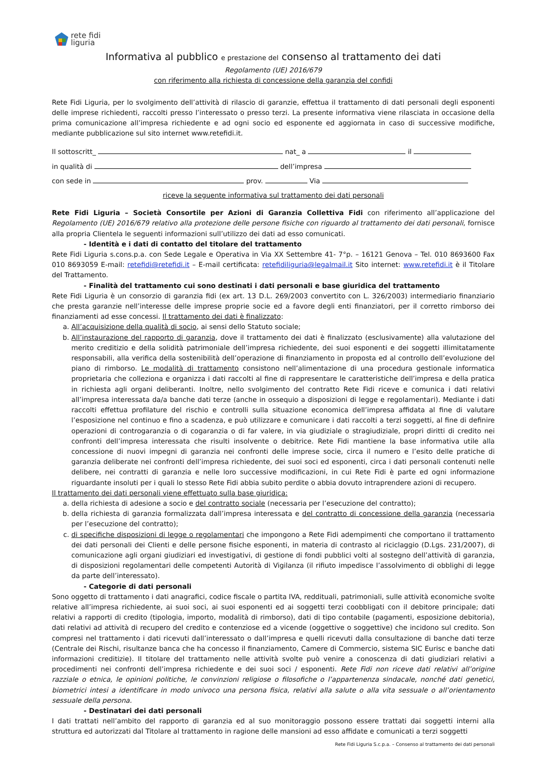rete fidi
liguria
Informativa al pubblico e prestazione del consenso al trattamento dei dati
Regolamento (UE) 2016/679
con riferimento alla richiesta di concessione della garanzia del confidi
Rete Fidi Liguria, per lo svolgimento dell’attività di rilascio di garanzie, effettua il trattamento di dati personali degli esponenti delle imprese richiedenti, raccolti presso l’interessato o presso terzi. La presente informativa viene rilasciata in occasione della prima comunicazione all’impresa richiedente e ad ogni socio ed esponente ed aggiornata in caso di successive modifiche, mediante pubblicazione sul sito internet www.retefidi.it.
Il sottoscritt_ nat_ a il
in qualità di dell’impresa
con sede in prov. Via
riceve la seguente informativa sul trattamento dei dati personali
Rete Fidi Liguria – Società Consortile per Azioni di Garanzia Collettiva Fidi con riferimento all’applicazione del Regolamento (UE) 2016/679 relativo alla protezione delle persone fisiche con riguardo al trattamento dei dati personali, fornisce alla propria Clientela le seguenti informazioni sull’utilizzo dei dati ad esso comunicati.
- Identità e i dati di contatto del titolare del trattamento
Rete Fidi Liguria s.cons.p.a. con Sede Legale e Operativa in Via XX Settembre 41- 7°p. – 16121 Genova – Tel. 010 8693600 Fax 010 8693059 E-mail: retefidi@retefidi.it – E-mail certificata: retefidiliguria@legalmail.it Sito internet: www.retefidi.it è il Titolare del Trattamento.
- Finalità del trattamento cui sono destinati i dati personali e base giuridica del trattamento
Rete Fidi Liguria è un consorzio di garanzia fidi (ex art. 13 D.L. 269/2003 convertito con L. 326/2003) intermediario finanziario che presta garanzie nell’interesse delle imprese proprie socie ed a favore degli enti finanziatori, per il corretto rimborso dei finanziamenti ad esse concessi. Il trattamento dei dati è finalizzato:
a. All’acquisizione della qualità di socio, ai sensi dello Statuto sociale;
b. All’instaurazione del rapporto di garanzia, dove il trattamento dei dati è finalizzato (esclusivamente) alla valutazione del merito creditizio e della solidità patrimoniale dell’impresa richiedente, dei suoi esponenti e dei soggetti illimitatamente responsabili, alla verifica della sostenibilità dell’operazione di finanziamento in proposta ed al controllo dell’evoluzione del piano di rimborso. Le modalità di trattamento consistono nell’alimentazione di una procedura gestionale informatica proprietaria che colleziona e organizza i dati raccolti al fine di rappresentare le caratteristiche dell’impresa e della pratica in richiesta agli organi deliberanti. Inoltre, nello svolgimento del contratto Rete Fidi riceve e comunica i dati relativi all’impresa interessata da/a banche dati terze (anche in ossequio a disposizioni di legge e regolamentari). Mediante i dati raccolti effettua profilature del rischio e controlli sulla situazione economica dell’impresa affidata al fine di valutare l’esposizione nel continuo e fino a scadenza, e può utilizzare e comunicare i dati raccolti a terzi soggetti, al fine di definire operazioni di controgaranzia o di cogaranzia o di far valere, in via giudiziale o stragiudiziale, propri diritti di credito nei confronti dell’impresa interessata che risulti insolvente o debitrice. Rete Fidi mantiene la base informativa utile alla concessione di nuovi impegni di garanzia nei confronti delle imprese socie, circa il numero e l’esito delle pratiche di garanzia deliberate nei confronti dell’impresa richiedente, dei suoi soci ed esponenti, circa i dati personali contenuti nelle delibere, nei contratti di garanzia e nelle loro successive modificazioni, in cui Rete Fidi è parte ed ogni informazione riguardante insoluti per i quali lo stesso Rete Fidi abbia subito perdite o abbia dovuto intraprendere azioni di recupero.
Il trattamento dei dati personali viene effettuato sulla base giuridica:
a. della richiesta di adesione a socio e del contratto sociale (necessaria per l’esecuzione del contratto);
b. della richiesta di garanzia formalizzata dall’impresa interessata e del contratto di concessione della garanzia (necessaria per l’esecuzione del contratto);
c. di specifiche disposizioni di legge o regolamentari che impongono a Rete Fidi adempimenti che comportano il trattamento dei dati personali dei Clienti e delle persone fisiche esponenti, in materia di contrasto al riciclaggio (D.Lgs. 231/2007), di comunicazione agli organi giudiziari ed investigativi, di gestione di fondi pubblici volti al sostegno dell’attività di garanzia, di disposizioni regolamentari delle competenti Autorità di Vigilanza (il rifiuto impedisce l’assolvimento di obblighi di legge da parte dell’interessato).
- Categorie di dati personali
Sono oggetto di trattamento i dati anagrafici, codice fiscale o partita IVA, reddituali, patrimoniali, sulle attività economiche svolte relative all’impresa richiedente, ai suoi soci, ai suoi esponenti ed ai soggetti terzi coobbligati con il debitore principale; dati relativi a rapporti di credito (tipologia, importo, modalità di rimborso), dati di tipo contabile (pagamenti, esposizione debitoria), dati relativi ad attività di recupero del credito e contenziose ed a vicende (oggettive o soggettive) che incidono sul credito. Son compresi nel trattamento i dati ricevuti dall’interessato o dall’impresa e quelli ricevuti dalla consultazione di banche dati terze (Centrale dei Rischi, risultanze banca che ha concesso il finanziamento, Camere di Commercio, sistema SIC Eurisc e banche dati informazioni creditizie). Il titolare del trattamento nelle attività svolte può venire a conoscenza di dati giudiziari relativi a procedimenti nei confronti dell’impresa richiedente e dei suoi soci / esponenti. Rete Fidi non riceve dati relativi all’origine razziale o etnica, le opinioni politiche, le convinzioni religiose o filosofiche o l’appartenenza sindacale, nonché dati genetici, biometrici intesi a identificare in modo univoco una persona fisica, relativi alla salute o alla vita sessuale o all’orientamento sessuale della persona.
- Destinatari dei dati personali
I dati trattati nell’ambito del rapporto di garanzia ed al suo monitoraggio possono essere trattati dai soggetti interni alla struttura ed autorizzati dal Titolare al trattamento in ragione delle mansioni ad esso affidate e comunicati a terzi soggetti
Rete Fidi Liguria S.c.p.a. – Consenso al trattamento dei dati personali